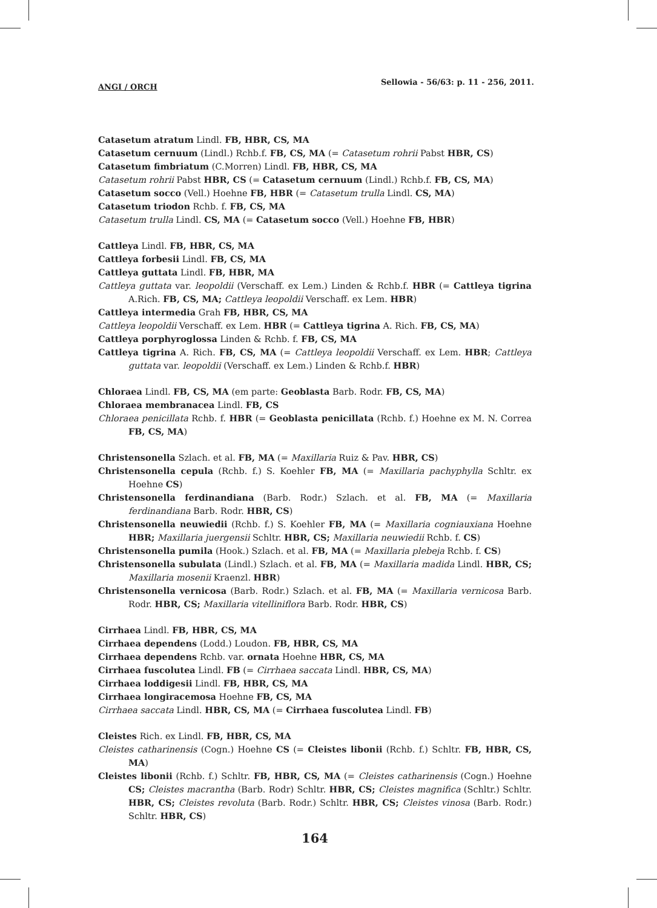ANGI / ORCH Sellowia - 56/63: p. 11 - 256, 2011.
Catasetum atratum Lindl. FB, HBR, CS, MA
Catasetum cernuum (Lindl.) Rchb.f. FB, CS, MA (= Catasetum rohrii Pabst HBR, CS)
Catasetum fimbriatum (C.Morren) Lindl. FB, HBR, CS, MA
Catasetum rohrii Pabst HBR, CS (= Catasetum cernuum (Lindl.) Rchb.f. FB, CS, MA)
Catasetum socco (Vell.) Hoehne FB, HBR (= Catasetum trulla Lindl. CS, MA)
Catasetum triodon Rchb. f. FB, CS, MA
Catasetum trulla Lindl. CS, MA (= Catasetum socco (Vell.) Hoehne FB, HBR)
Cattleya Lindl. FB, HBR, CS, MA
Cattleya forbesii Lindl. FB, CS, MA
Cattleya guttata Lindl. FB, HBR, MA
Cattleya guttata var. leopoldii (Verschaff. ex Lem.) Linden & Rchb.f. HBR (= Cattleya tigrina A.Rich. FB, CS, MA; Cattleya leopoldii Verschaff. ex Lem. HBR)
Cattleya intermedia Grah FB, HBR, CS, MA
Cattleya leopoldii Verschaff. ex Lem. HBR (= Cattleya tigrina A. Rich. FB, CS, MA)
Cattleya porphyroglossa Linden & Rchb. f. FB, CS, MA
Cattleya tigrina A. Rich. FB, CS, MA (= Cattleya leopoldii Verschaff. ex Lem. HBR; Cattleya guttata var. leopoldii (Verschaff. ex Lem.) Linden & Rchb.f. HBR)
Chloraea Lindl. FB, CS, MA (em parte: Geoblasta Barb. Rodr. FB, CS, MA)
Chloraea membranacea Lindl. FB, CS
Chloraea penicillata Rchb. f. HBR (= Geoblasta penicillata (Rchb. f.) Hoehne ex M. N. Correa FB, CS, MA)
Christensonella Szlach. et al. FB, MA (= Maxillaria Ruiz & Pav. HBR, CS)
Christensonella cepula (Rchb. f.) S. Koehler FB, MA (= Maxillaria pachyphylla Schltr. ex Hoehne CS)
Christensonella ferdinandiana (Barb. Rodr.) Szlach. et al. FB, MA (= Maxillaria ferdinandiana Barb. Rodr. HBR, CS)
Christensonella neuwiedii (Rchb. f.) S. Koehler FB, MA (= Maxillaria cogniauxiana Hoehne HBR; Maxillaria juergensii Schltr. HBR, CS; Maxillaria neuwiedii Rchb. f. CS)
Christensonella pumila (Hook.) Szlach. et al. FB, MA (= Maxillaria plebeja Rchb. f. CS)
Christensonella subulata (Lindl.) Szlach. et al. FB, MA (= Maxillaria madida Lindl. HBR, CS; Maxillaria mosenii Kraenzl. HBR)
Christensonella vernicosa (Barb. Rodr.) Szlach. et al. FB, MA (= Maxillaria vernicosa Barb. Rodr. HBR, CS; Maxillaria vitelliniflora Barb. Rodr. HBR, CS)
Cirrhaea Lindl. FB, HBR, CS, MA
Cirrhaea dependens (Lodd.) Loudon. FB, HBR, CS, MA
Cirrhaea dependens Rchb. var. ornata Hoehne HBR, CS, MA
Cirrhaea fuscolutea Lindl. FB (= Cirrhaea saccata Lindl. HBR, CS, MA)
Cirrhaea loddigesii Lindl. FB, HBR, CS, MA
Cirrhaea longiracemosa Hoehne FB, CS, MA
Cirrhaea saccata Lindl. HBR, CS, MA (= Cirrhaea fuscolutea Lindl. FB)
Cleistes Rich. ex Lindl. FB, HBR, CS, MA
Cleistes catharinensis (Cogn.) Hoehne CS (= Cleistes libonii (Rchb. f.) Schltr. FB, HBR, CS, MA)
Cleistes libonii (Rchb. f.) Schltr. FB, HBR, CS, MA (= Cleistes catharinensis (Cogn.) Hoehne CS; Cleistes macrantha (Barb. Rodr) Schltr. HBR, CS; Cleistes magnifica (Schltr.) Schltr. HBR, CS; Cleistes revoluta (Barb. Rodr.) Schltr. HBR, CS; Cleistes vinosa (Barb. Rodr.) Schltr. HBR, CS)
164